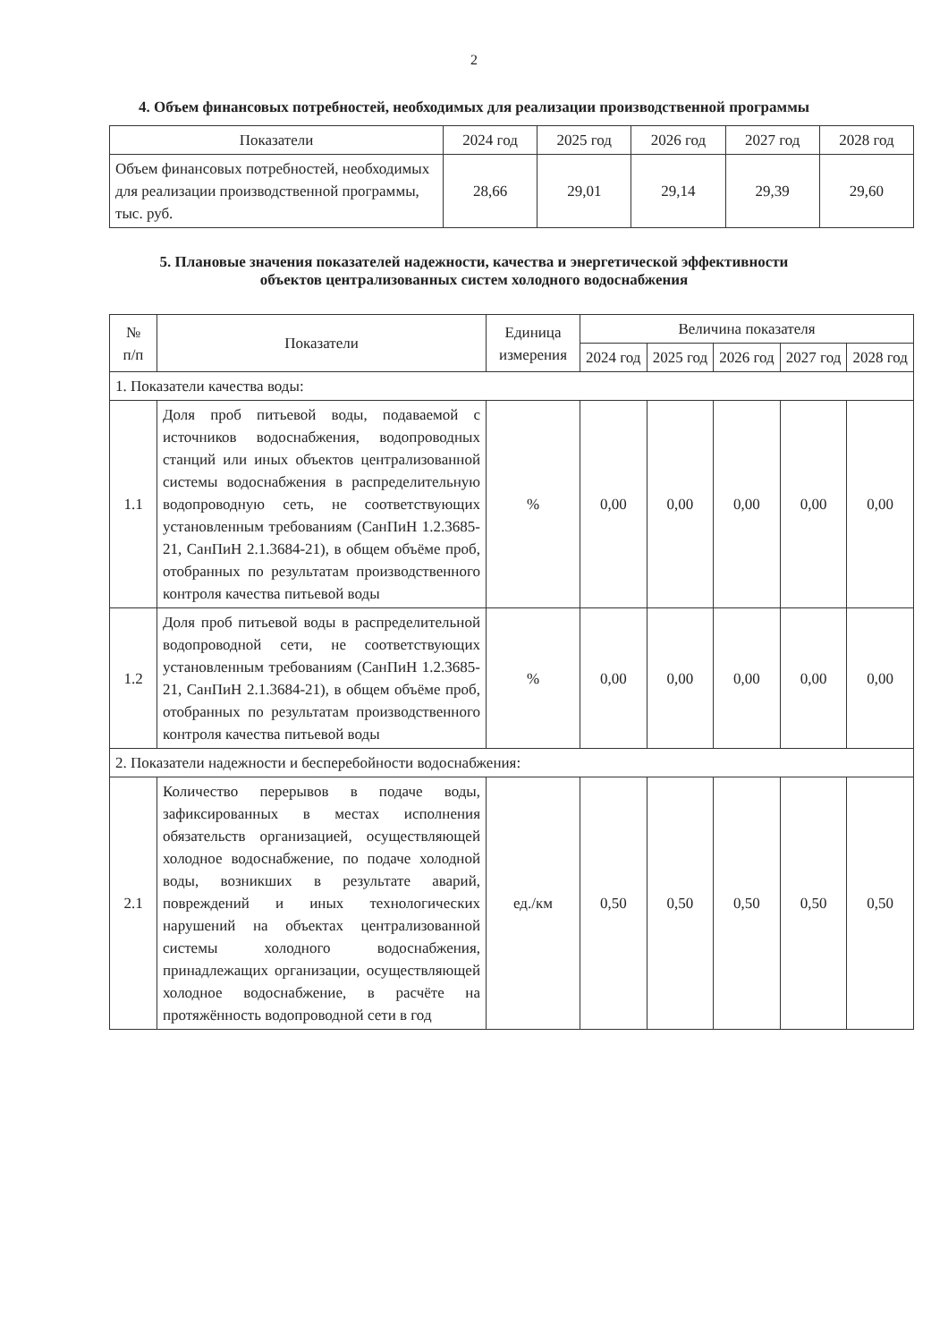2
4. Объем финансовых потребностей, необходимых для реализации производственной программы
| Показатели | 2024 год | 2025 год | 2026 год | 2027 год | 2028 год |
| --- | --- | --- | --- | --- | --- |
| Объем финансовых потребностей, необходимых для реализации производственной программы, тыс. руб. | 28,66 | 29,01 | 29,14 | 29,39 | 29,60 |
5. Плановые значения показателей надежности, качества и энергетической эффективности
объектов централизованных систем холодного водоснабжения
| № п/п | Показатели | Единица измерения | Величина показателя | | | | |
| --- | --- | --- | --- | --- | --- | --- | --- |
| | | | 2024 год | 2025 год | 2026 год | 2027 год | 2028 год |
| 1. Показатели качества воды: | | | | | | | |
| 1.1 | Доля проб питьевой воды, подаваемой с источников водоснабжения, водопроводных станций или иных объектов централизованной системы водоснабжения в распределительную водопроводную сеть, не соответствующих установленным требованиям (СанПиН 1.2.3685-21, СанПиН 2.1.3684-21), в общем объёме проб, отобранных по результатам производственного контроля качества питьевой воды | % | 0,00 | 0,00 | 0,00 | 0,00 | 0,00 |
| 1.2 | Доля проб питьевой воды в распределительной водопроводной сети, не соответствующих установленным требованиям (СанПиН 1.2.3685-21, СанПиН 2.1.3684-21), в общем объёме проб, отобранных по результатам производственного контроля качества питьевой воды | % | 0,00 | 0,00 | 0,00 | 0,00 | 0,00 |
| 2. Показатели надежности и бесперебойности водоснабжения: | | | | | | | |
| 2.1 | Количество перерывов в подаче воды, зафиксированных в местах исполнения обязательств организацией, осуществляющей холодное водоснабжение, по подаче холодной воды, возникших в результате аварий, повреждений и иных технологических нарушений на объектах централизованной системы холодного водоснабжения, принадлежащих организации, осуществляющей холодное водоснабжение, в расчёте на протяжённость водопроводной сети в год | ед./км | 0,50 | 0,50 | 0,50 | 0,50 | 0,50 |